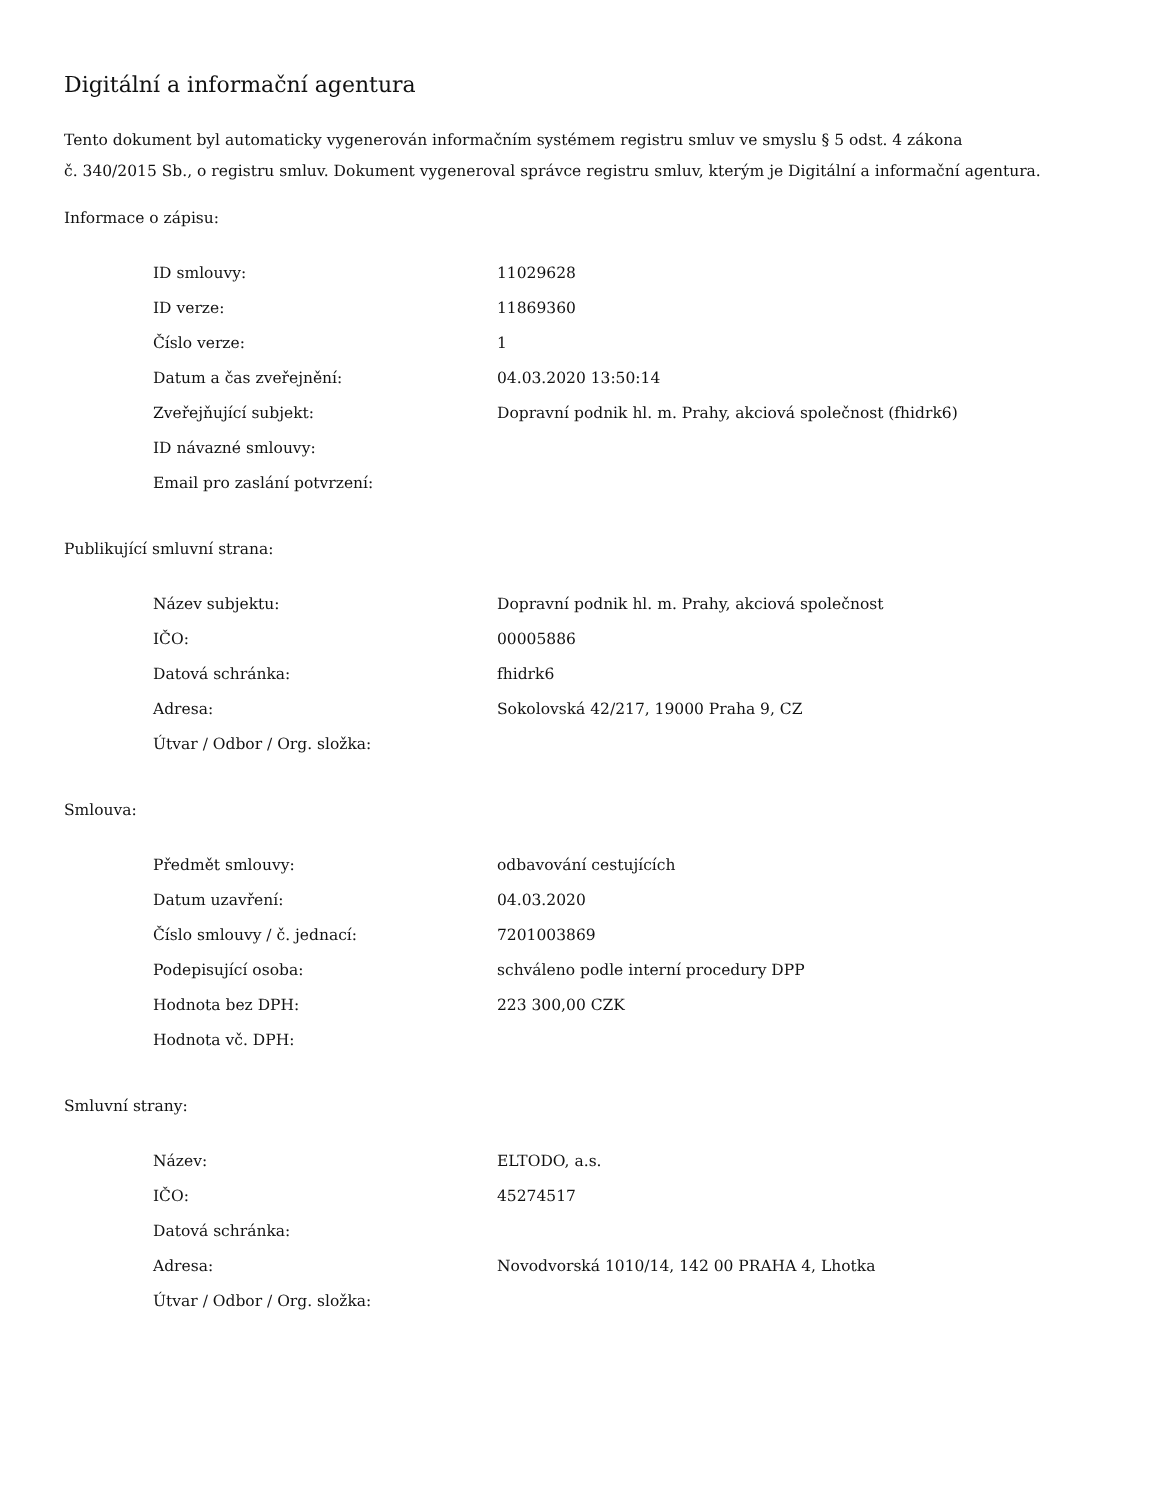Digitální a informační agentura
Tento dokument byl automaticky vygenerován informačním systémem registru smluv ve smyslu § 5 odst. 4 zákona
č. 340/2015 Sb., o registru smluv. Dokument vygeneroval správce registru smluv, kterým je Digitální a informační agentura.
Informace o zápisu:
| ID smlouvy: | 11029628 |
| ID verze: | 11869360 |
| Číslo verze: | 1 |
| Datum a čas zveřejnění: | 04.03.2020 13:50:14 |
| Zveřejňující subjekt: | Dopravní podnik hl. m. Prahy, akciová společnost (fhidrk6) |
| ID návazné smlouvy: | |
| Email pro zaslání potvrzení: | |
Publikující smluvní strana:
| Název subjektu: | Dopravní podnik hl. m. Prahy, akciová společnost |
| IČO: | 00005886 |
| Datová schránka: | fhidrk6 |
| Adresa: | Sokolovská 42/217, 19000 Praha 9, CZ |
| Útvar / Odbor / Org. složka: | |
Smlouva:
| Předmět smlouvy: | odbavování cestujících |
| Datum uzavření: | 04.03.2020 |
| Číslo smlouvy / č. jednací: | 7201003869 |
| Podepisující osoba: | schváleno podle interní procedury DPP |
| Hodnota bez DPH: | 223 300,00 CZK |
| Hodnota vč. DPH: | |
Smluvní strany:
| Název: | ELTODO, a.s. |
| IČO: | 45274517 |
| Datová schránka: | |
| Adresa: | Novodvorská 1010/14, 142 00 PRAHA 4, Lhotka |
| Útvar / Odbor / Org. složka: | |